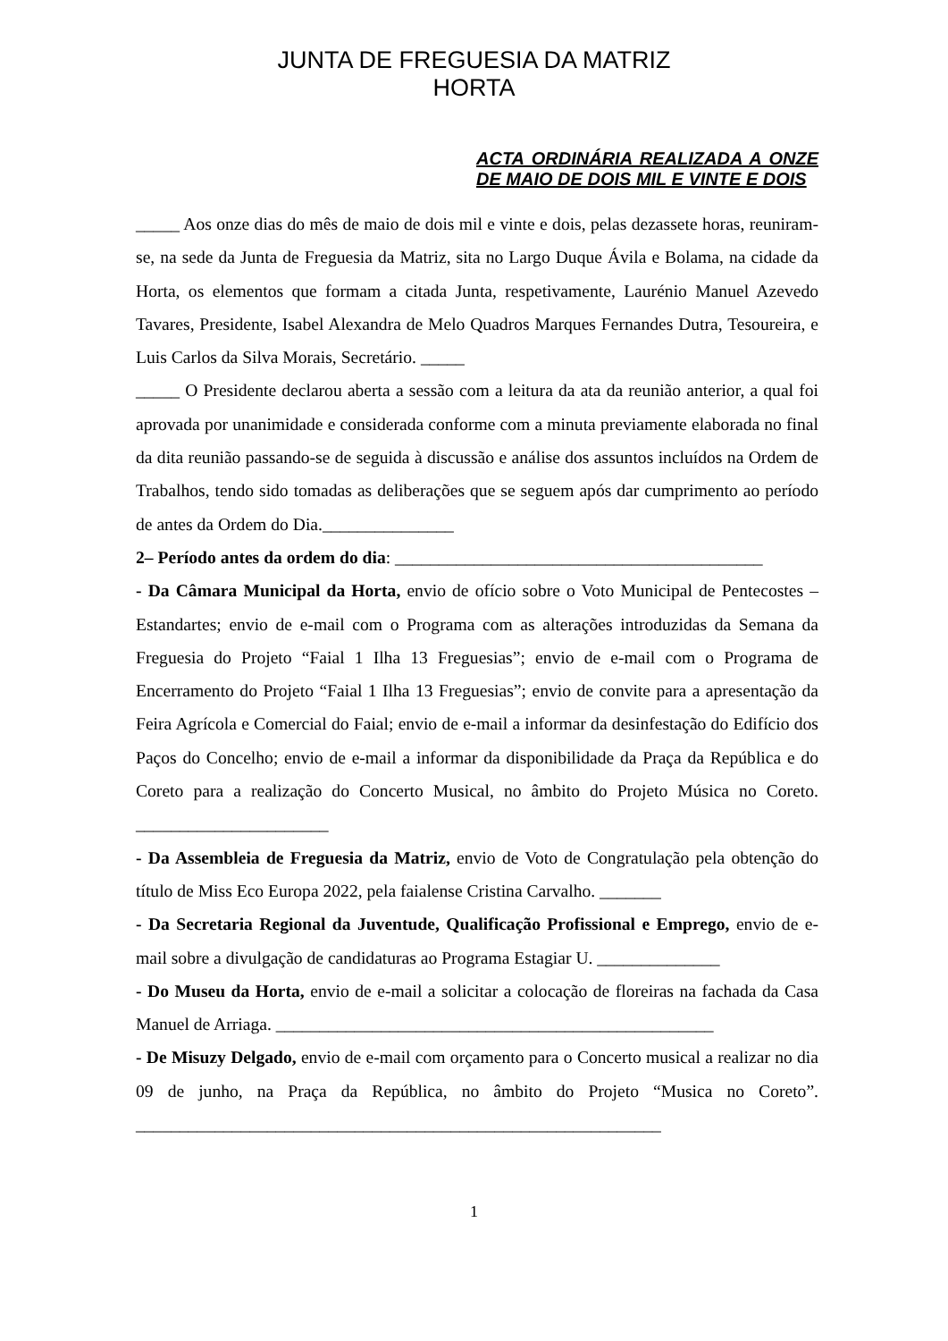JUNTA DE FREGUESIA DA MATRIZ
HORTA
ACTA ORDINÁRIA REALIZADA A ONZE DE MAIO DE DOIS MIL E VINTE E DOIS
_____ Aos onze dias do mês de maio de dois mil e vinte e dois, pelas dezassete horas, reuniram-se, na sede da Junta de Freguesia da Matriz, sita no Largo Duque Ávila e Bolama, na cidade da Horta, os elementos que formam a citada Junta, respetivamente, Laurénio Manuel Azevedo Tavares, Presidente, Isabel Alexandra de Melo Quadros Marques Fernandes Dutra, Tesoureira, e Luis Carlos da Silva Morais, Secretário. _____
_____ O Presidente declarou aberta a sessão com a leitura da ata da reunião anterior, a qual foi aprovada por unanimidade e considerada conforme com a minuta previamente elaborada no final da dita reunião passando-se de seguida à discussão e análise dos assuntos incluídos na Ordem de Trabalhos, tendo sido tomadas as deliberações que se seguem após dar cumprimento ao período de antes da Ordem do Dia._______________
2– Período antes da ordem do dia: __________________________________________
- Da Câmara Municipal da Horta, envio de ofício sobre o Voto Municipal de Pentecostes – Estandartes; envio de e-mail com o Programa com as alterações introduzidas da Semana da Freguesia do Projeto “Faial 1 Ilha 13 Freguesias”; envio de e-mail com o Programa de Encerramento do Projeto “Faial 1 Ilha 13 Freguesias”; envio de convite para a apresentação da Feira Agrícola e Comercial do Faial; envio de e-mail a informar da desinfestação do Edifício dos Paços do Concelho; envio de e-mail a informar da disponibilidade da Praça da República e do Coreto para a realização do Concerto Musical, no âmbito do Projeto Música no Coreto. ______________________
- Da Assembleia de Freguesia da Matriz, envio de Voto de Congratulação pela obtenção do título de Miss Eco Europa 2022, pela faialense Cristina Carvalho. _______
- Da Secretaria Regional da Juventude, Qualificação Profissional e Emprego, envio de e-mail sobre a divulgação de candidaturas ao Programa Estagiar U. ______________
- Do Museu da Horta, envio de e-mail a solicitar a colocação de floreiras na fachada da Casa Manuel de Arriaga. __________________________________________________
- De Misuzy Delgado, envio de e-mail com orçamento para o Concerto musical a realizar no dia 09 de junho, na Praça da República, no âmbito do Projeto “Musica no Coreto”. ____________________________________________________________
1